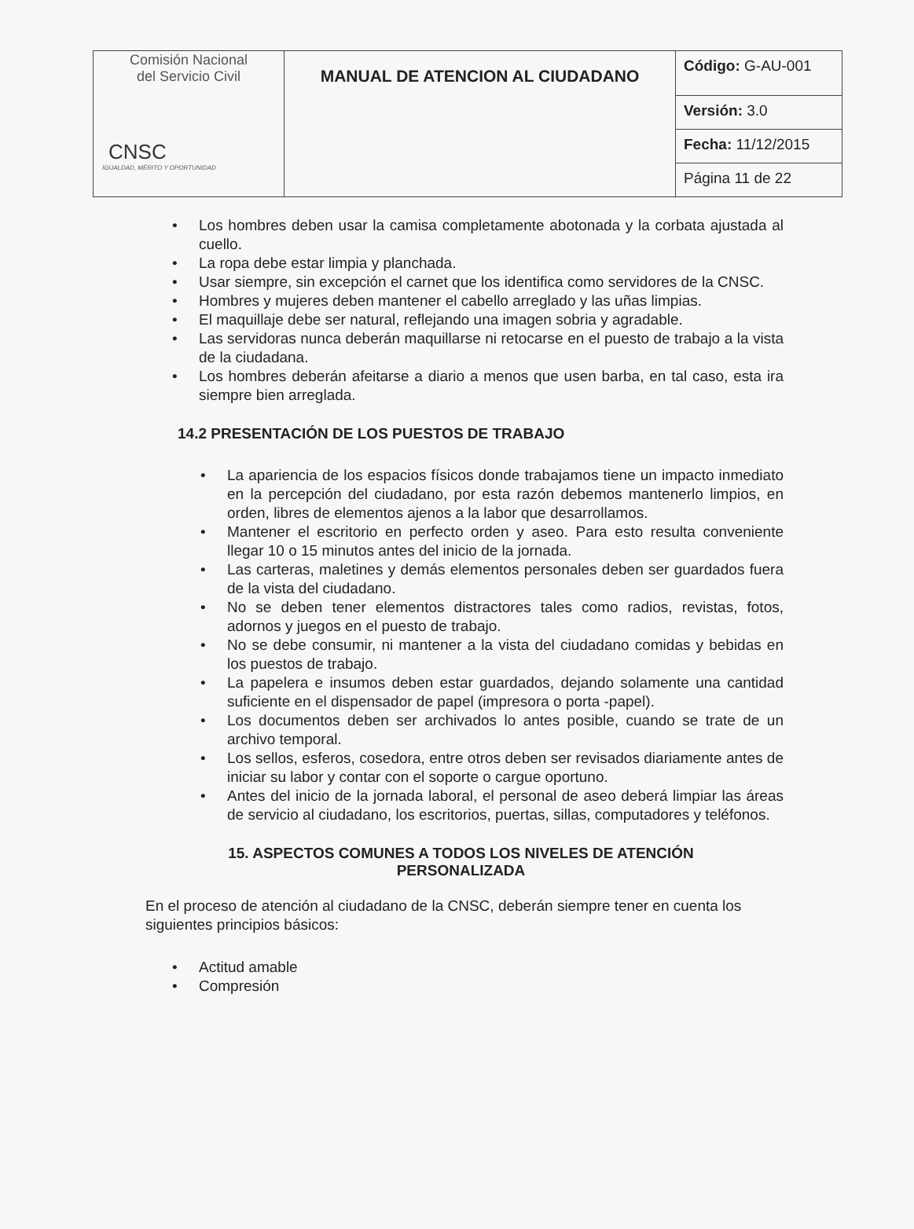| Comisión Nacional del Servicio Civil CNSC IGUALDAD, MÉRITO Y OPORTUNIDAD | MANUAL DE ATENCION AL CIUDADANO | Código: G-AU-001 |
| | | Versión: 3.0 |
| | | Fecha: 11/12/2015 |
| | | Página 11 de 22 |
• Los hombres deben usar la camisa completamente abotonada y la corbata ajustada al cuello.
• La ropa debe estar limpia y planchada.
• Usar siempre, sin excepción el carnet que los identifica como servidores de la CNSC.
• Hombres y mujeres deben mantener el cabello arreglado y las uñas limpias.
• El maquillaje debe ser natural, reflejando una imagen sobria y agradable.
• Las servidoras nunca deberán maquillarse ni retocarse en el puesto de trabajo a la vista de la ciudadana.
• Los hombres deberán afeitarse a diario a menos que usen barba, en tal caso, esta ira siempre bien arreglada.
14.2 PRESENTACIÓN DE LOS PUESTOS DE TRABAJO
• La apariencia de los espacios físicos donde trabajamos tiene un impacto inmediato en la percepción del ciudadano, por esta razón debemos mantenerlo limpios, en orden, libres de elementos ajenos a la labor que desarrollamos.
• Mantener el escritorio en perfecto orden y aseo. Para esto resulta conveniente llegar 10 o 15 minutos antes del inicio de la jornada.
• Las carteras, maletines y demás elementos personales deben ser guardados fuera de la vista del ciudadano.
• No se deben tener elementos distractores tales como radios, revistas, fotos, adornos y juegos en el puesto de trabajo.
• No se debe consumir, ni mantener a la vista del ciudadano comidas y bebidas en los puestos de trabajo.
• La papelera e insumos deben estar guardados, dejando solamente una cantidad suficiente en el dispensador de papel (impresora o porta -papel).
• Los documentos deben ser archivados lo antes posible, cuando se trate de un archivo temporal.
• Los sellos, esferos, cosedora, entre otros deben ser revisados diariamente antes de iniciar su labor y contar con el soporte o cargue oportuno.
• Antes del inicio de la jornada laboral, el personal de aseo deberá limpiar las áreas de servicio al ciudadano, los escritorios, puertas, sillas, computadores y teléfonos.
15. ASPECTOS COMUNES A TODOS LOS NIVELES DE ATENCIÓN PERSONALIZADA
En el proceso de atención al ciudadano de la CNSC, deberán siempre tener en cuenta los siguientes principios básicos:
• Actitud amable
• Compresión